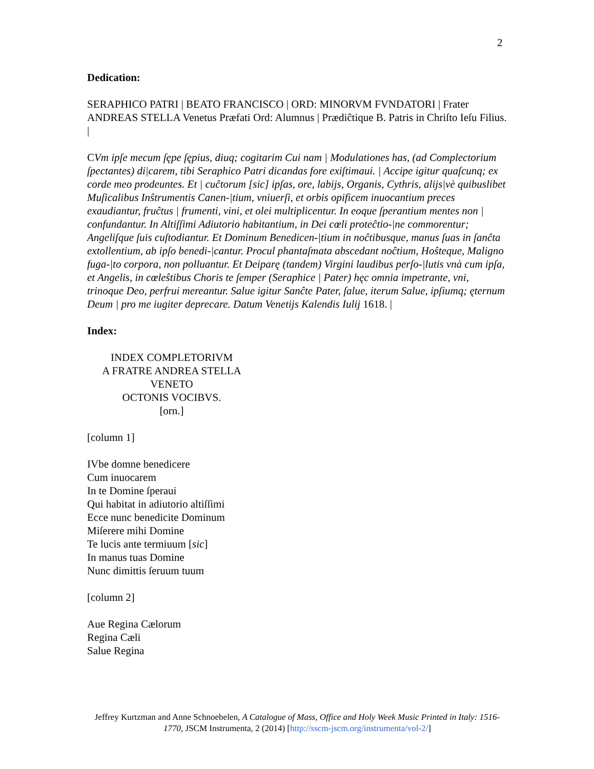2
Dedication:
SERAPHICO PATRI | BEATO FRANCISCO | ORD: MINORVM FVNDATORI | Frater ANDREAS STELLA Venetus Præfati Ord: Alumnus | Prædiĉtique B. Patris in Chriſto Ieſu Filius. |
CVm ipſe mecum ſępe ſępius, diuq; cogitarim Cui nam | Modulationes has, (ad Complectorium ſpectantes) di|carem, tibi Seraphico Patri dicandas fore exiſtimaui. | Accipe igitur quaſcunq; ex corde meo prodeuntes. Et | cuĉtorum [sic] ipſas, ore, labijs, Organis, Cythris, alijs|vè quibuslibet Muſicalibus Inŝtrumentis Canen-|tium, vniuerſi, et orbis opificem inuocantium preces exaudiantur, fruĉtus | frumenti, vini, et olei multiplicentur. In eoque ſperantium mentes non | confundantur. In Altiſſimi Adiutorio habitantium, in Dei cœli proteĉtio-|ne commorentur; Angeliſque ſuis cuſtodiantur. Et Dominum Benedicen-|tium in noĉtibusque, manus ſuas in ſanĉta extollentium, ab ipſo benedi-|cantur. Procul phantaſmata abscedant noĉtium, Hoŝteque, Maligno fuga-|to corpora, non polluantur. Et Deiparę (tandem) Virgini laudibus perſo-|lutis vnà cum ipſa, et Angelis, in cœleŝtibus Choris te ſemper (Seraphice | Pater) hęc omnia impetrante, vni, trinoque Deo, perfrui mereantur. Salue igitur Sanĉte Pater, ſalue, iterum Salue, ipſiumq; ęternum Deum | pro me iugiter deprecare. Datum Venetijs Kalendis Iulij 1618. |
Index:
INDEX COMPLETORIVM
A FRATRE ANDREA STELLA
VENETO
OCTONIS VOCIBVS.
[orn.]
[column 1]
IVbe domne benedicere
Cum inuocarem
In te Domine ſperaui
Qui habitat in adiutorio altiſſimi
Ecce nunc benedicite Dominum
Miſerere mihi Domine
Te lucis ante termiuum [sic]
In manus tuas Domine
Nunc dimittis ſeruum tuum
[column 2]
Aue Regina Cælorum
Regina Cæli
Salue Regina
Jeffrey Kurtzman and Anne Schnoebelen, A Catalogue of Mass, Office and Holy Week Music Printed in Italy: 1516-1770, JSCM Instrumenta, 2 (2014) [http://sscm-jscm.org/instrumenta/vol-2/]